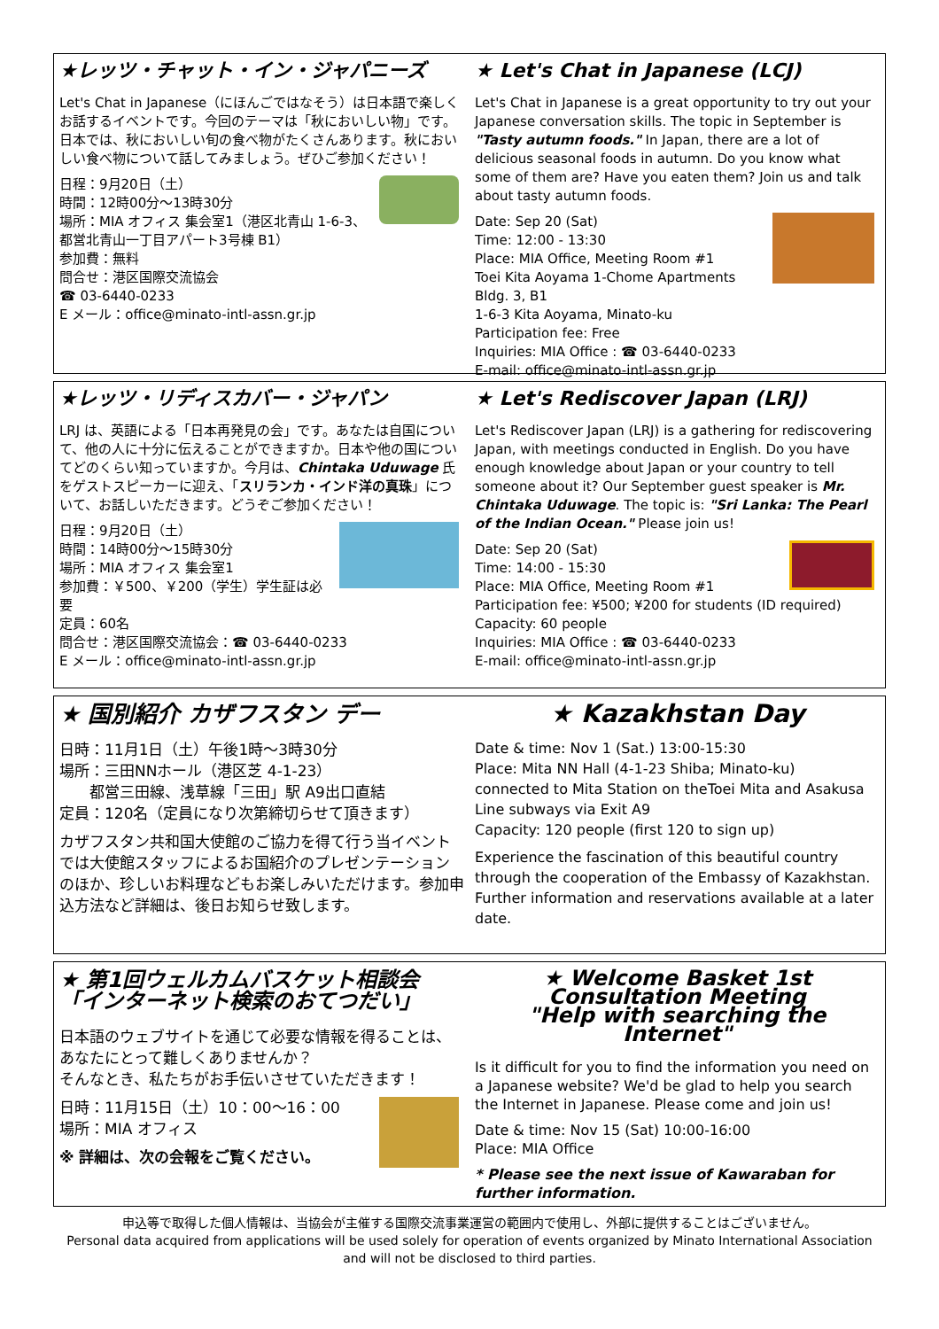★レッツ・チャット・イン・ジャパニーズ
Let's Chat in Japanese（にほんごではなそう）は日本語で楽しくお話するイベントです。今回のテーマは「秋においしい物」です。日本では、秋においしい旬の食べ物がたくさんあります。秋においしい食べ物について話してみましょう。ぜひご参加ください！
日程：9月20日（土）
時間：12時00分～13時30分
場所：MIA オフィス 集会室1（港区北青山 1-6-3、都営北青山一丁目アパート3号棟 B1）
参加費：無料
問合せ：港区国際交流協会
☎ 03-6440-0233
E メール：office@minato-intl-assn.gr.jp
★ Let's Chat in Japanese (LCJ)
Let's Chat in Japanese is a great opportunity to try out your Japanese conversation skills. The topic in September is "Tasty autumn foods." In Japan, there are a lot of delicious seasonal foods in autumn. Do you know what some of them are? Have you eaten them? Join us and talk about tasty autumn foods.
Date: Sep 20 (Sat)
Time: 12:00 - 13:30
Place: MIA Office, Meeting Room #1
Toei Kita Aoyama 1-Chome Apartments Bldg. 3, B1
1-6-3 Kita Aoyama, Minato-ku
Participation fee: Free
Inquiries: MIA Office : ☎ 03-6440-0233
E-mail: office@minato-intl-assn.gr.jp
★レッツ・リディスカバー・ジャパン
LRJ は、英語による「日本再発見の会」です。あなたは自国について、他の人に十分に伝えることができますか。日本や他の国についてどのくらい知っていますか。今月は、Chintaka Uduwage 氏をゲストスピーカーに迎え、「スリランカ・インド洋の真珠」について、お話しいただきます。どうぞご参加ください！
日程：9月20日（土）
時間：14時00分～15時30分
場所：MIA オフィス 集会室1
参加費：￥500、￥200（学生）学生証は必要
定員：60名
問合せ：港区国際交流協会：☎ 03-6440-0233
E メール：office@minato-intl-assn.gr.jp
★ Let's Rediscover Japan (LRJ)
Let's Rediscover Japan (LRJ) is a gathering for rediscovering Japan, with meetings conducted in English. Do you have enough knowledge about Japan or your country to tell someone about it? Our September guest speaker is Mr. Chintaka Uduwage. The topic is: "Sri Lanka: The Pearl of the Indian Ocean." Please join us!
Date: Sep 20 (Sat)
Time: 14:00 - 15:30
Place: MIA Office, Meeting Room #1
Participation fee: ¥500; ¥200 for students (ID required)
Capacity: 60 people
Inquiries: MIA Office : ☎ 03-6440-0233
E-mail: office@minato-intl-assn.gr.jp
★ 国別紹介 カザフスタン デー
日時：11月1日（土）午後1時～3時30分
場所：三田NNホール（港区芝 4-1-23）
　　都営三田線、浅草線「三田」駅 A9出口直結
定員：120名（定員になり次第締切らせて頂きます）
カザフスタン共和国大使館のご協力を得て行う当イベントでは大使館スタッフによるお国紹介のプレゼンテーションのほか、珍しいお料理などもお楽しみいただけます。参加申込方法など詳細は、後日お知らせ致します。
★ Kazakhstan Day
Date & time: Nov 1 (Sat.) 13:00-15:30
Place: Mita NN Hall (4-1-23 Shiba; Minato-ku)
connected to Mita Station on theToei Mita and Asakusa Line subways via Exit A9
Capacity: 120 people (first 120 to sign up)
Experience the fascination of this beautiful country through the cooperation of the Embassy of Kazakhstan. Further information and reservations available at a later date.
★ 第1回ウェルカムバスケット相談会
「インターネット検索のおてつだい」
日本語のウェブサイトを通じて必要な情報を得ることは、あなたにとって難しくありませんか？
そんなとき、私たちがお手伝いさせていただきます！
日時：11月15日（土）10：00～16：00
場所：MIA オフィス
※ 詳細は、次の会報をご覧ください。
★ Welcome Basket 1st Consultation Meeting
"Help with searching the Internet"
Is it difficult for you to find the information you need on a Japanese website? We'd be glad to help you search the Internet in Japanese. Please come and join us!
Date & time: Nov 15 (Sat) 10:00-16:00
Place: MIA Office
* Please see the next issue of Kawaraban for further information.
申込等で取得した個人情報は、当協会が主催する国際交流事業運営の範囲内で使用し、外部に提供することはございません。
Personal data acquired from applications will be used solely for operation of events organized by Minato International Association and will not be disclosed to third parties.